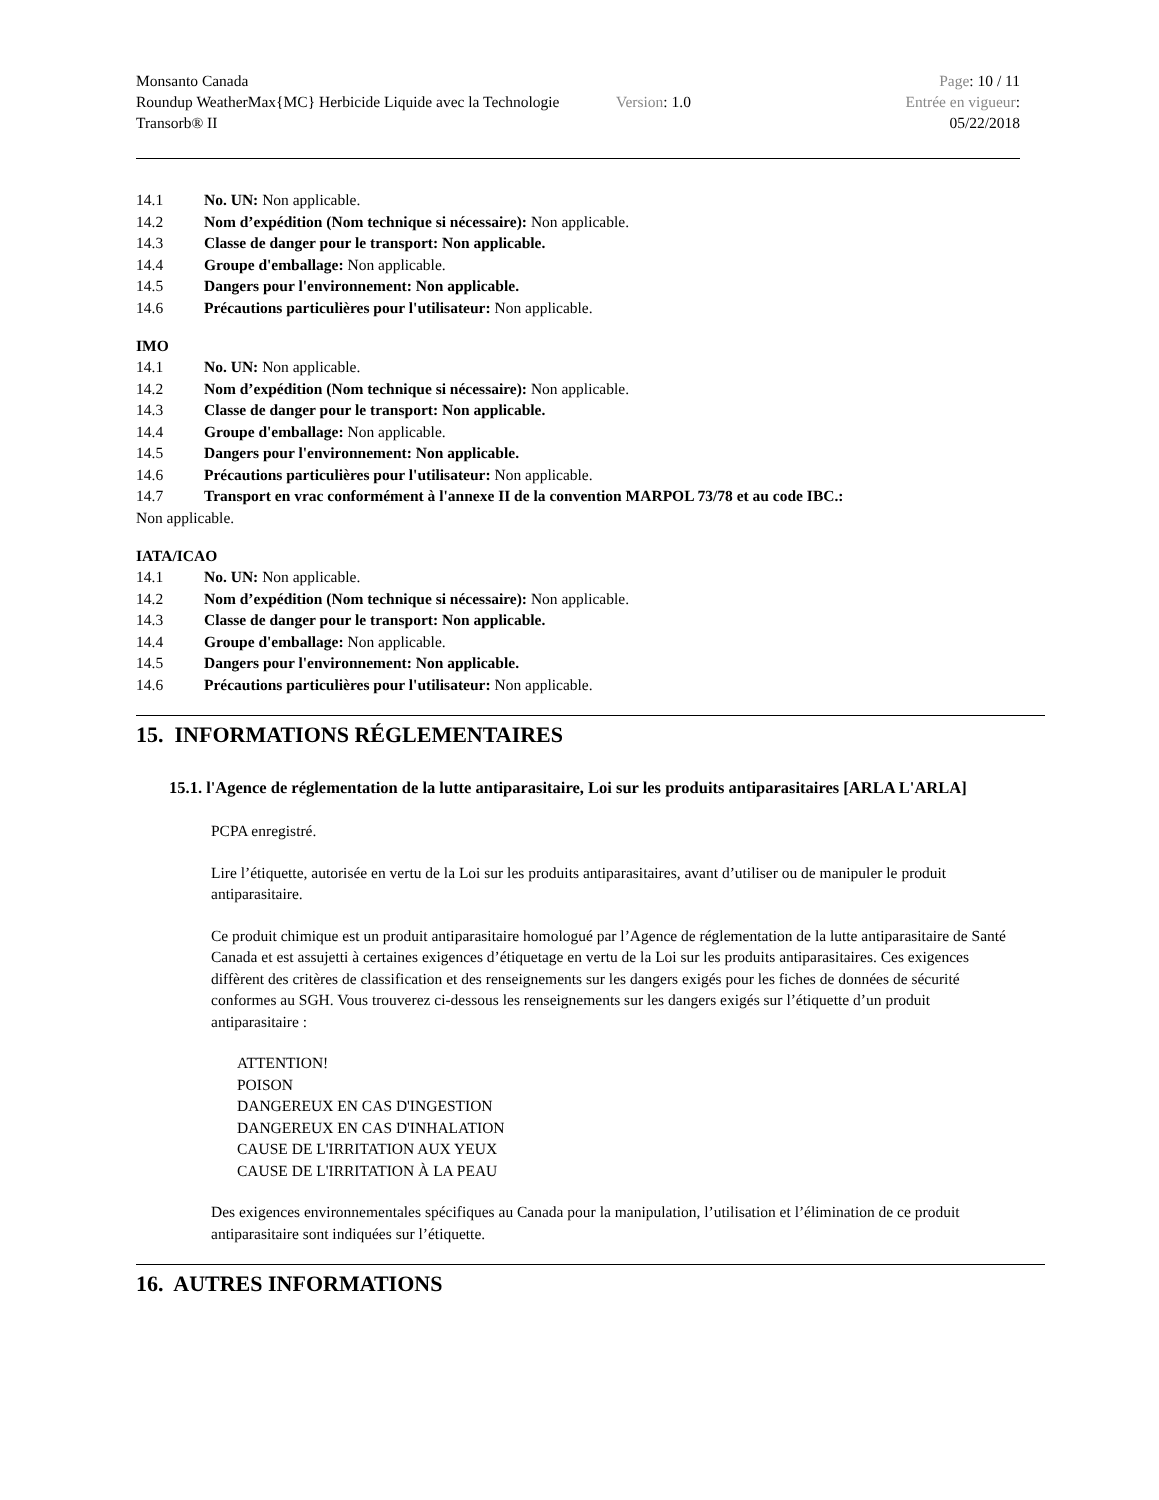Monsanto Canada
Roundup WeatherMax{MC} Herbicide Liquide avec la Technologie Transorb® II
Version: 1.0
Page: 10 / 11
Entrée en vigueur:
05/22/2018
14.1 No. UN: Non applicable.
14.2 Nom d’expédition (Nom technique si nécessaire): Non applicable.
14.3 Classe de danger pour le transport: Non applicable.
14.4 Groupe d'emballage: Non applicable.
14.5 Dangers pour l'environnement: Non applicable.
14.6 Précautions particulières pour l'utilisateur: Non applicable.
IMO
14.1 No. UN: Non applicable.
14.2 Nom d’expédition (Nom technique si nécessaire): Non applicable.
14.3 Classe de danger pour le transport: Non applicable.
14.4 Groupe d'emballage: Non applicable.
14.5 Dangers pour l'environnement: Non applicable.
14.6 Précautions particulières pour l'utilisateur: Non applicable.
14.7 Transport en vrac conformément à l'annexe II de la convention MARPOL 73/78 et au code IBC.:
Non applicable.
IATA/ICAO
14.1 No. UN: Non applicable.
14.2 Nom d’expédition (Nom technique si nécessaire): Non applicable.
14.3 Classe de danger pour le transport: Non applicable.
14.4 Groupe d'emballage: Non applicable.
14.5 Dangers pour l'environnement: Non applicable.
14.6 Précautions particulières pour l'utilisateur: Non applicable.
15. INFORMATIONS RÉGLEMENTAIRES
15.1. l'Agence de réglementation de la lutte antiparasitaire, Loi sur les produits antiparasitaires [ARLA L'ARLA]
PCPA enregistré.
Lire l’étiquette, autorisée en vertu de la Loi sur les produits antiparasitaires, avant d’utiliser ou de manipuler le produit antiparasitaire.
Ce produit chimique est un produit antiparasitaire homologué par l’Agence de réglementation de la lutte antiparasitaire de Santé Canada et est assujetti à certaines exigences d’étiquetage en vertu de la Loi sur les produits antiparasitaires. Ces exigences diffèrent des critères de classification et des renseignements sur les dangers exigés pour les fiches de données de sécurité conformes au SGH. Vous trouverez ci-dessous les renseignements sur les dangers exigés sur l’étiquette d’un produit antiparasitaire :
ATTENTION!
POISON
DANGEREUX EN CAS D'INGESTION
DANGEREUX EN CAS D'INHALATION
CAUSE DE L'IRRITATION AUX YEUX
CAUSE DE L'IRRITATION À LA PEAU
Des exigences environnementales spécifiques au Canada pour la manipulation, l’utilisation et l’élimination de ce produit antiparasitaire sont indiquées sur l’étiquette.
16. AUTRES INFORMATIONS